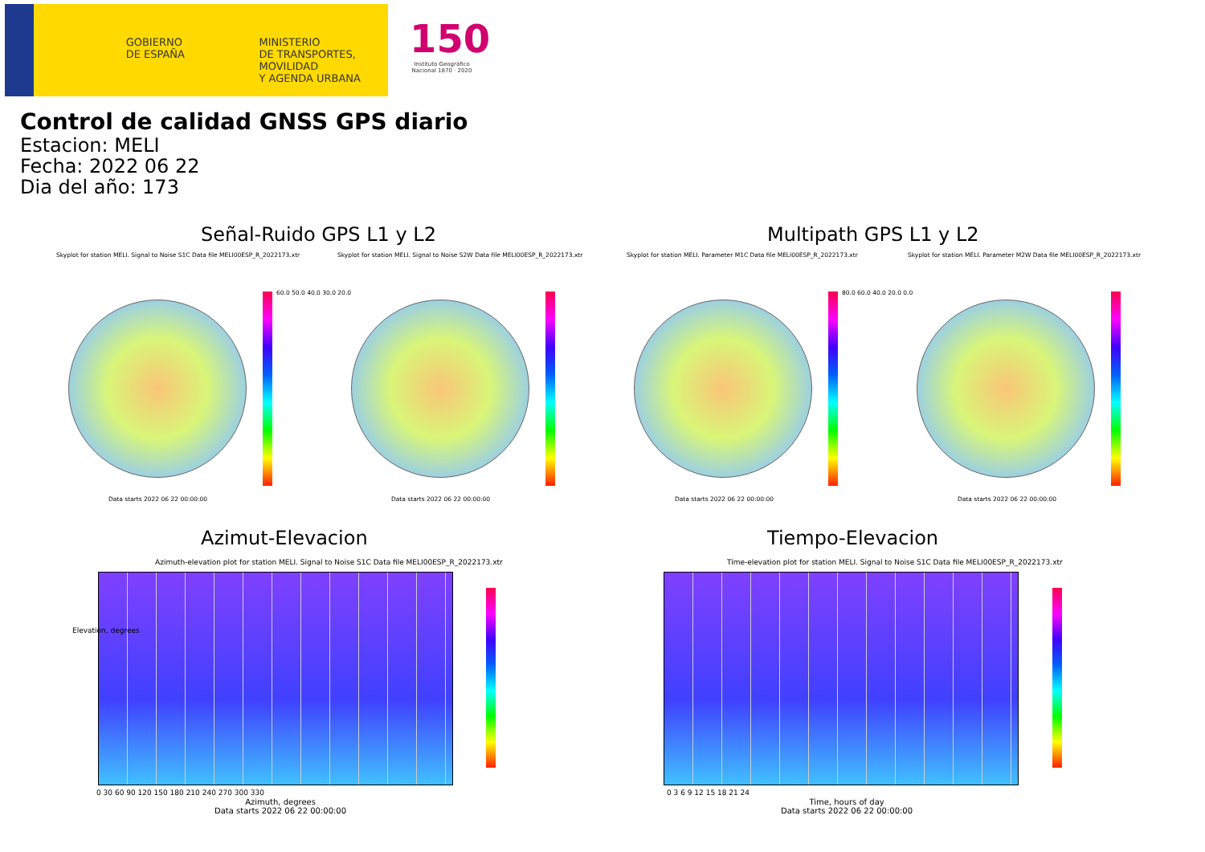GOBIERNO
DE ESPAÑA
MINISTERIO
DE TRANSPORTES, MOVILIDAD
Y AGENDA URBANA
150
Instituto Geográfico Nacional 1870 · 2020
Control de calidad GNSS GPS diario
Estacion: MELI
Fecha: 2022 06 22
Dia del año: 173
Señal-Ruido GPS L1 y L2 Multipath GPS L1 y L2
Skyplot for station MELI. Signal to Noise S1C Data file MELI00ESP_R_2022173.xtr Skyplot for station MELI. Signal to Noise S2W Data file MELI00ESP_R_2022173.xtr Skyplot for station MELI. Parameter M1C Data file MELI00ESP_R_2022173.xtr Skyplot for station MELI. Parameter M2W Data file MELI00ESP_R_2022173.xtr
60.0 50.0 40.0 30.0 20.0 80.0 60.0 40.0 20.0 0.0
Data starts 2022 06 22 00:00:00 Data starts 2022 06 22 00:00:00 Data starts 2022 06 22 00:00:00 Data starts 2022 06 22 00:00:00
Azimut-Elevacion Tiempo-Elevacion
Azimuth-elevation plot for station MELI. Signal to Noise S1C Data file MELI00ESP_R_2022173.xtr Time-elevation plot for station MELI. Signal to Noise S1C Data file MELI00ESP_R_2022173.xtr
Elevation, degrees
0 30 60 90 120 150 180 210 240 270 300 330
Azimuth, degrees
Data starts 2022 06 22 00:00:00
0 3 6 9 12 15 18 21 24
Time, hours of day
Data starts 2022 06 22 00:00:00